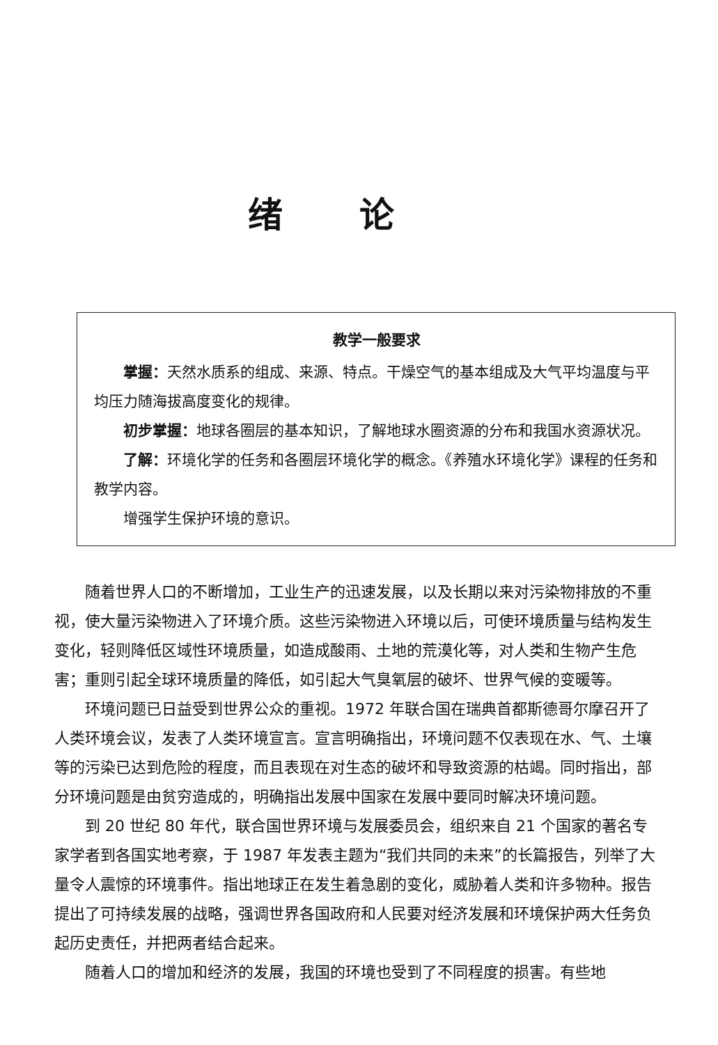绪论
教学一般要求
掌握：天然水质系的组成、来源、特点。干燥空气的基本组成及大气平均温度与平均压力随海拔高度变化的规律。
初步掌握：地球各圈层的基本知识，了解地球水圈资源的分布和我国水资源状况。
了解：环境化学的任务和各圈层环境化学的概念。《养殖水环境化学》课程的任务和教学内容。
增强学生保护环境的意识。
随着世界人口的不断增加，工业生产的迅速发展，以及长期以来对污染物排放的不重视，使大量污染物进入了环境介质。这些污染物进入环境以后，可使环境质量与结构发生变化，轻则降低区域性环境质量，如造成酸雨、土地的荒漠化等，对人类和生物产生危害；重则引起全球环境质量的降低，如引起大气臭氧层的破坏、世界气候的变暖等。
环境问题已日益受到世界公众的重视。1972 年联合国在瑞典首都斯德哥尔摩召开了人类环境会议，发表了人类环境宣言。宣言明确指出，环境问题不仅表现在水、气、土壤等的污染已达到危险的程度，而且表现在对生态的破坏和导致资源的枯竭。同时指出，部分环境问题是由贫穷造成的，明确指出发展中国家在发展中要同时解决环境问题。
到 20 世纪 80 年代，联合国世界环境与发展委员会，组织来自 21 个国家的著名专家学者到各国实地考察，于 1987 年发表主题为“我们共同的未来”的长篇报告，列举了大量令人震惊的环境事件。指出地球正在发生着急剧的变化，威胁着人类和许多物种。报告提出了可持续发展的战略，强调世界各国政府和人民要对经济发展和环境保护两大任务负起历史责任，并把两者结合起来。
随着人口的增加和经济的发展，我国的环境也受到了不同程度的损害。有些地